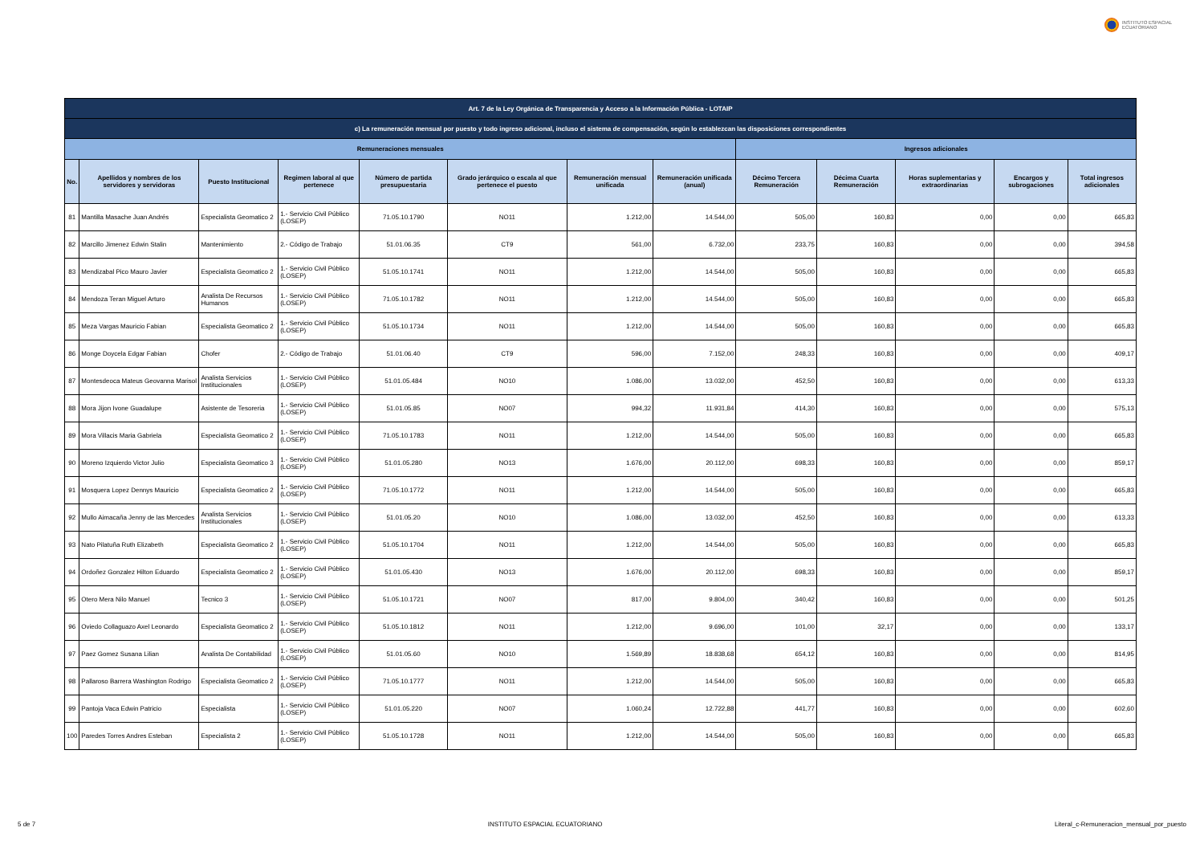INSTITUTO ESPACIAL
ECUATORIANO
| Art. 7 de la Ley Orgánica de Transparencia y Acceso a la Información Pública - LOTAIP | | | | | | | | | | | | |
| --- | --- | --- | --- | --- | --- | --- | --- | --- | --- | --- | --- | --- |
| c) La remuneración mensual por puesto y todo ingreso adicional, incluso el sistema de compensación, según lo establezcan las disposiciones correspondientes | | | | | | | | | | | | |
| Remuneraciones mensuales | | | | | | | | Ingresos adicionales | | | | |
| No. | Apellidos y nombres de los servidores y servidoras | Puesto Institucional | Regimen laboral al que pertenece | Número de partida presupuestaria | Grado jerárquico o escala al que pertenece el puesto | Remuneración mensual unificada | Remuneración unificada (anual) | Décimo Tercera Remuneración | Décima Cuarta Remuneración | Horas suplementarias y extraordinarias | Encargos y subrogaciones | Total ingresos adicionales |
| 81 | Mantilla Masache Juan Andrés | Especialista Geomatico 2 | 1.- Servicio Civil Público (LOSEP) | 71.05.10.1790 | NO11 | 1.212,00 | 14.544,00 | 505,00 | 160,83 | 0,00 | 0,00 | 665,83 |
| 82 | Marcillo Jimenez Edwin Stalin | Mantenimiento | 2.- Código de Trabajo | 51.01.06.35 | CT9 | 561,00 | 6.732,00 | 233,75 | 160,83 | 0,00 | 0,00 | 394,58 |
| 83 | Mendizabal Pico Mauro Javier | Especialista Geomatico 2 | 1.- Servicio Civil Público (LOSEP) | 51.05.10.1741 | NO11 | 1.212,00 | 14.544,00 | 505,00 | 160,83 | 0,00 | 0,00 | 665,83 |
| 84 | Mendoza Teran Miguel Arturo | Analista De Recursos Humanos | 1.- Servicio Civil Público (LOSEP) | 71.05.10.1782 | NO11 | 1.212,00 | 14.544,00 | 505,00 | 160,83 | 0,00 | 0,00 | 665,83 |
| 85 | Meza Vargas Mauricio Fabian | Especialista Geomatico 2 | 1.- Servicio Civil Público (LOSEP) | 51.05.10.1734 | NO11 | 1.212,00 | 14.544,00 | 505,00 | 160,83 | 0,00 | 0,00 | 665,83 |
| 86 | Monge Doycela Edgar Fabian | Chofer | 2.- Código de Trabajo | 51.01.06.40 | CT9 | 596,00 | 7.152,00 | 248,33 | 160,83 | 0,00 | 0,00 | 409,17 |
| 87 | Montesdeoca Mateus Geovanna Marisol | Analista Servicios Institucionales | 1.- Servicio Civil Público (LOSEP) | 51.01.05.484 | NO10 | 1.086,00 | 13.032,00 | 452,50 | 160,83 | 0,00 | 0,00 | 613,33 |
| 88 | Mora Jijon Ivone Guadalupe | Asistente de Tesoreria | 1.- Servicio Civil Público (LOSEP) | 51.01.05.85 | NO07 | 994,32 | 11.931,84 | 414,30 | 160,83 | 0,00 | 0,00 | 575,13 |
| 89 | Mora Villacis Maria Gabriela | Especialista Geomatico 2 | 1.- Servicio Civil Público (LOSEP) | 71.05.10.1783 | NO11 | 1.212,00 | 14.544,00 | 505,00 | 160,83 | 0,00 | 0,00 | 665,83 |
| 90 | Moreno Izquierdo Victor Julio | Especialista Geomatico 3 | 1.- Servicio Civil Público (LOSEP) | 51.01.05.280 | NO13 | 1.676,00 | 20.112,00 | 698,33 | 160,83 | 0,00 | 0,00 | 859,17 |
| 91 | Mosquera Lopez Dennys Mauricio | Especialista Geomatico 2 | 1.- Servicio Civil Público (LOSEP) | 71.05.10.1772 | NO11 | 1.212,00 | 14.544,00 | 505,00 | 160,83 | 0,00 | 0,00 | 665,83 |
| 92 | Mullo Aimacaña Jenny de las Mercedes | Analista Servicios Institucionales | 1.- Servicio Civil Público (LOSEP) | 51.01.05.20 | NO10 | 1.086,00 | 13.032,00 | 452,50 | 160,83 | 0,00 | 0,00 | 613,33 |
| 93 | Nato Pilatuña Ruth Elizabeth | Especialista Geomatico 2 | 1.- Servicio Civil Público (LOSEP) | 51.05.10.1704 | NO11 | 1.212,00 | 14.544,00 | 505,00 | 160,83 | 0,00 | 0,00 | 665,83 |
| 94 | Ordoñez Gonzalez Hilton Eduardo | Especialista Geomatico 2 | 1.- Servicio Civil Público (LOSEP) | 51.01.05.430 | NO13 | 1.676,00 | 20.112,00 | 698,33 | 160,83 | 0,00 | 0,00 | 859,17 |
| 95 | Otero Mera Nilo Manuel | Tecnico 3 | 1.- Servicio Civil Público (LOSEP) | 51.05.10.1721 | NO07 | 817,00 | 9.804,00 | 340,42 | 160,83 | 0,00 | 0,00 | 501,25 |
| 96 | Oviedo Collaguazo Axel Leonardo | Especialista Geomatico 2 | 1.- Servicio Civil Público (LOSEP) | 51.05.10.1812 | NO11 | 1.212,00 | 9.696,00 | 101,00 | 32,17 | 0,00 | 0,00 | 133,17 |
| 97 | Paez Gomez Susana Lilian | Analista De Contabilidad | 1.- Servicio Civil Público (LOSEP) | 51.01.05.60 | NO10 | 1.569,89 | 18.838,68 | 654,12 | 160,83 | 0,00 | 0,00 | 814,95 |
| 98 | Pallaroso Barrera Washington Rodrigo | Especialista Geomatico 2 | 1.- Servicio Civil Público (LOSEP) | 71.05.10.1777 | NO11 | 1.212,00 | 14.544,00 | 505,00 | 160,83 | 0,00 | 0,00 | 665,83 |
| 99 | Pantoja Vaca Edwin Patricio | Especialista | 1.- Servicio Civil Público (LOSEP) | 51.01.05.220 | NO07 | 1.060,24 | 12.722,88 | 441,77 | 160,83 | 0,00 | 0,00 | 602,60 |
| 100 | Paredes Torres Andres Esteban | Especialista 2 | 1.- Servicio Civil Público (LOSEP) | 51.05.10.1728 | NO11 | 1.212,00 | 14.544,00 | 505,00 | 160,83 | 0,00 | 0,00 | 665,83 |
5 de 7 INSTITUTO ESPACIAL ECUATORIANO Literal_c-Remuneracion_mensual_por_puesto